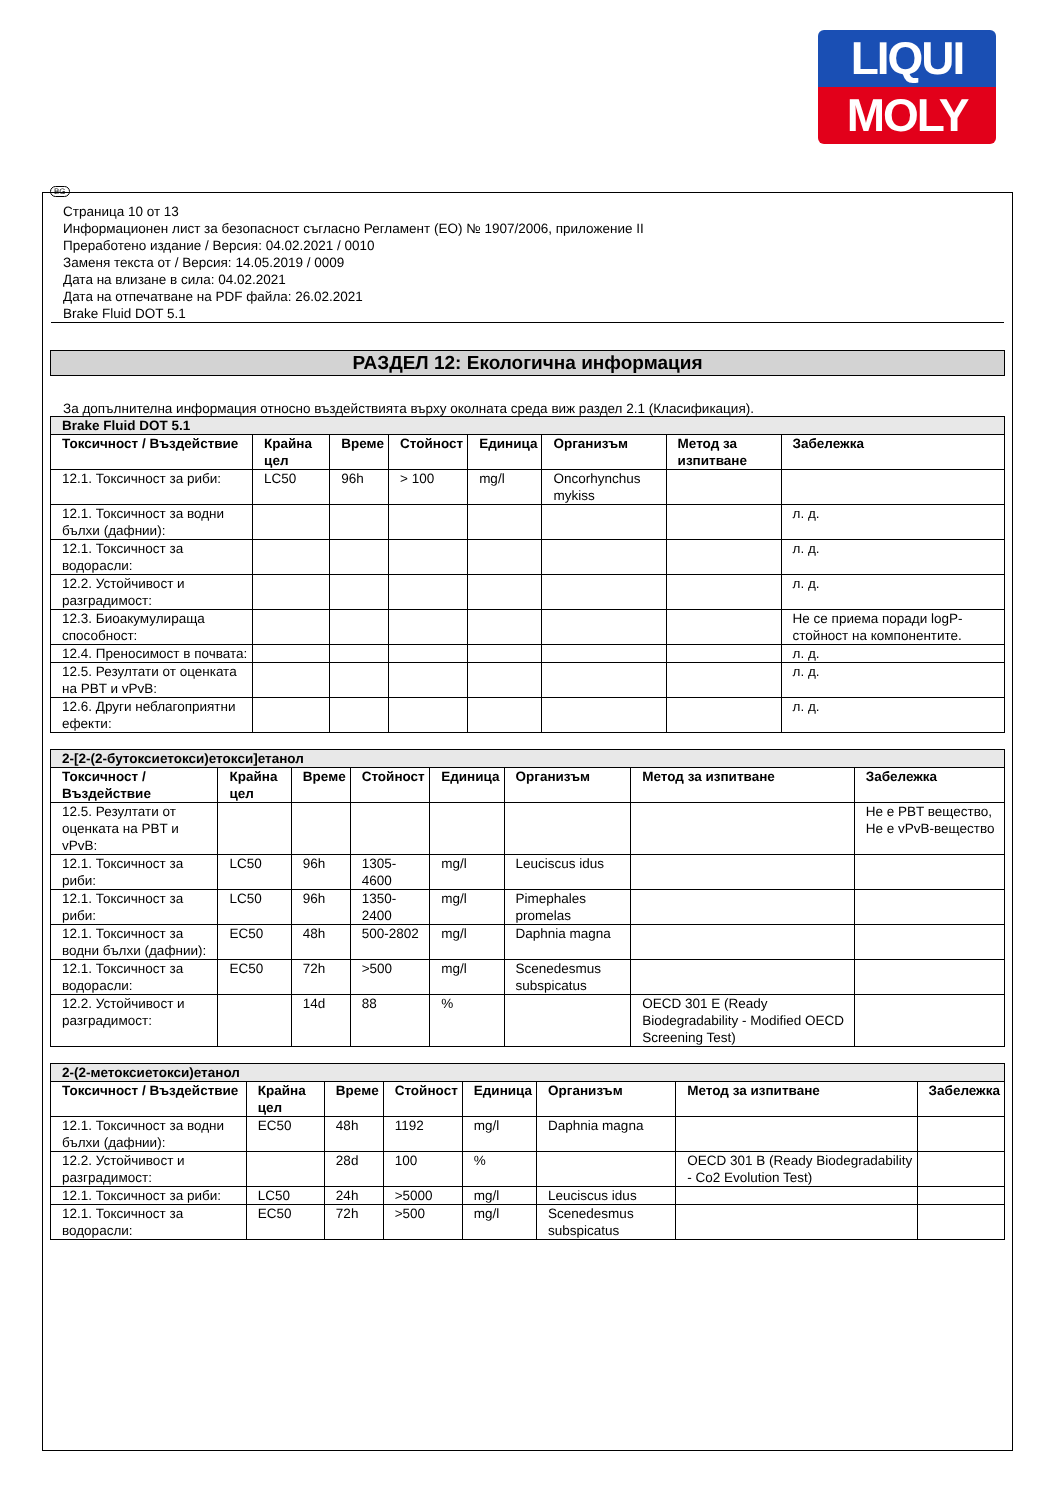LIQUI
MOLY
BG
Страница 10 от 13
Информационен лист за безопасност съгласно Регламент (ЕО) № 1907/2006, приложение II
Преработено издание / Версия: 04.02.2021 / 0010
Заменя текста от / Версия: 14.05.2019 / 0009
Дата на влизане в сила: 04.02.2021
Дата на отпечатване на PDF файла: 26.02.2021
Brake Fluid DOT 5.1
РАЗДЕЛ 12: Екологична информация
За допълнителна информация относно въздействията върху околната среда виж раздел 2.1 (Класификация).
| Brake Fluid DOT 5.1 | | | | | | | |
| Токсичност / Въздействие | Крайна цел | Време | Стойност | Единица | Организъм | Метод за изпитване | Забележка |
| 12.1. Токсичност за риби: | LC50 | 96h | > 100 | mg/l | Oncorhynchus mykiss | | |
| 12.1. Токсичност за водни бълхи (дафнии): | | | | | | | л. д. |
| 12.1. Токсичност за водорасли: | | | | | | | л. д. |
| 12.2. Устойчивост и разградимост: | | | | | | | л. д. |
| 12.3. Биоакумулираща способност: | | | | | | | Не се приема поради logP-стойност на компонентите. |
| 12.4. Преносимост в почвата: | | | | | | | л. д. |
| 12.5. Резултати от оценката на PBT и vPvB: | | | | | | | л. д. |
| 12.6. Други неблагоприятни ефекти: | | | | | | | л. д. |
| 2-[2-(2-бутоксиетокси)етокси]етанол | | | | | | | |
| Токсичност / Въздействие | Крайна цел | Време | Стойност | Единица | Организъм | Метод за изпитване | Забележка |
| 12.5. Резултати от оценката на PBT и vPvB: | | | | | | | Не е PBT вещество, Не е vPvB-вещество |
| 12.1. Токсичност за риби: | LC50 | 96h | 1305-4600 | mg/l | Leuciscus idus | | |
| 12.1. Токсичност за риби: | LC50 | 96h | 1350-2400 | mg/l | Pimephales promelas | | |
| 12.1. Токсичност за водни бълхи (дафнии): | EC50 | 48h | 500-2802 | mg/l | Daphnia magna | | |
| 12.1. Токсичност за водорасли: | EC50 | 72h | >500 | mg/l | Scenedesmus subspicatus | | |
| 12.2. Устойчивост и разградимост: | | 14d | 88 | % | | OECD 301 E (Ready Biodegradability - Modified OECD Screening Test) | |
| 2-(2-метоксиетокси)етанол | | | | | | | |
| Токсичност / Въздействие | Крайна цел | Време | Стойност | Единица | Организъм | Метод за изпитване | Забележка |
| 12.1. Токсичност за водни бълхи (дафнии): | EC50 | 48h | 1192 | mg/l | Daphnia magna | | |
| 12.2. Устойчивост и разградимост: | | 28d | 100 | % | | OECD 301 B (Ready Biodegradability - Co2 Evolution Test) | |
| 12.1. Токсичност за риби: | LC50 | 24h | >5000 | mg/l | Leuciscus idus | | |
| 12.1. Токсичност за водорасли: | EC50 | 72h | >500 | mg/l | Scenedesmus subspicatus | | |